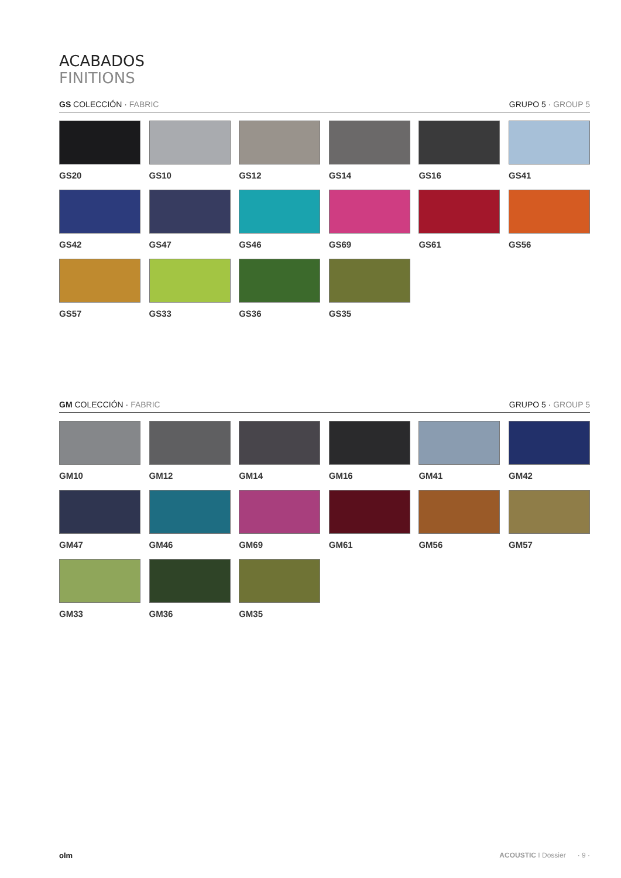ACABADOS
FINITIONS
GS COLECCIÓN · FABRIC GRUPO 5 · GROUP 5
GS20
GS10
GS12
GS14
GS16
GS41
GS42
GS47
GS46
GS69
GS61
GS56
GS57
GS33
GS36
GS35
GM COLECCIÓN · FABRIC GRUPO 5 · GROUP 5
GM10
GM12
GM14
GM16
GM41
GM42
GM47
GM46
GM69
GM61
GM56
GM57
GM33
GM36
GM35
olm ACOUSTIC I Dossier · 9 ·